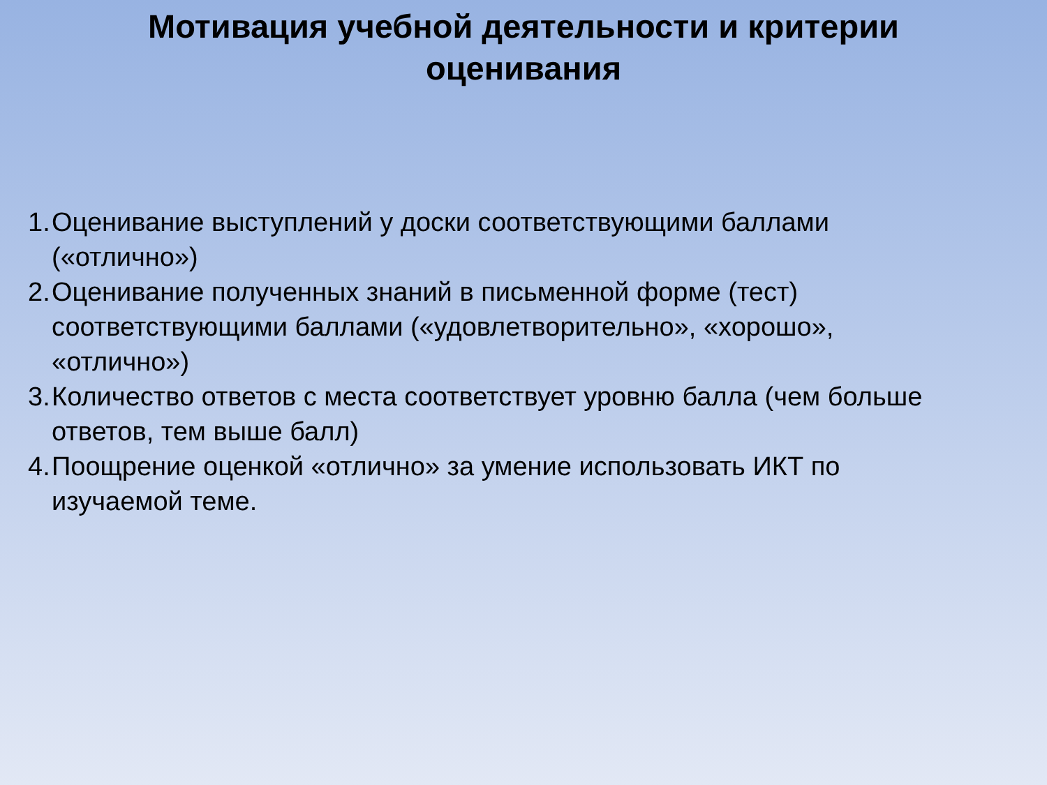Мотивация учебной деятельности и критерии оценивания
1. Оценивание выступлений у доски соответствующими баллами («отлично»)
2. Оценивание полученных знаний в письменной форме (тест) соответствующими баллами («удовлетворительно», «хорошо», «отлично»)
3. Количество ответов с места соответствует уровню балла (чем больше ответов, тем выше балл)
4. Поощрение оценкой «отлично» за умение использовать ИКТ по изучаемой теме.